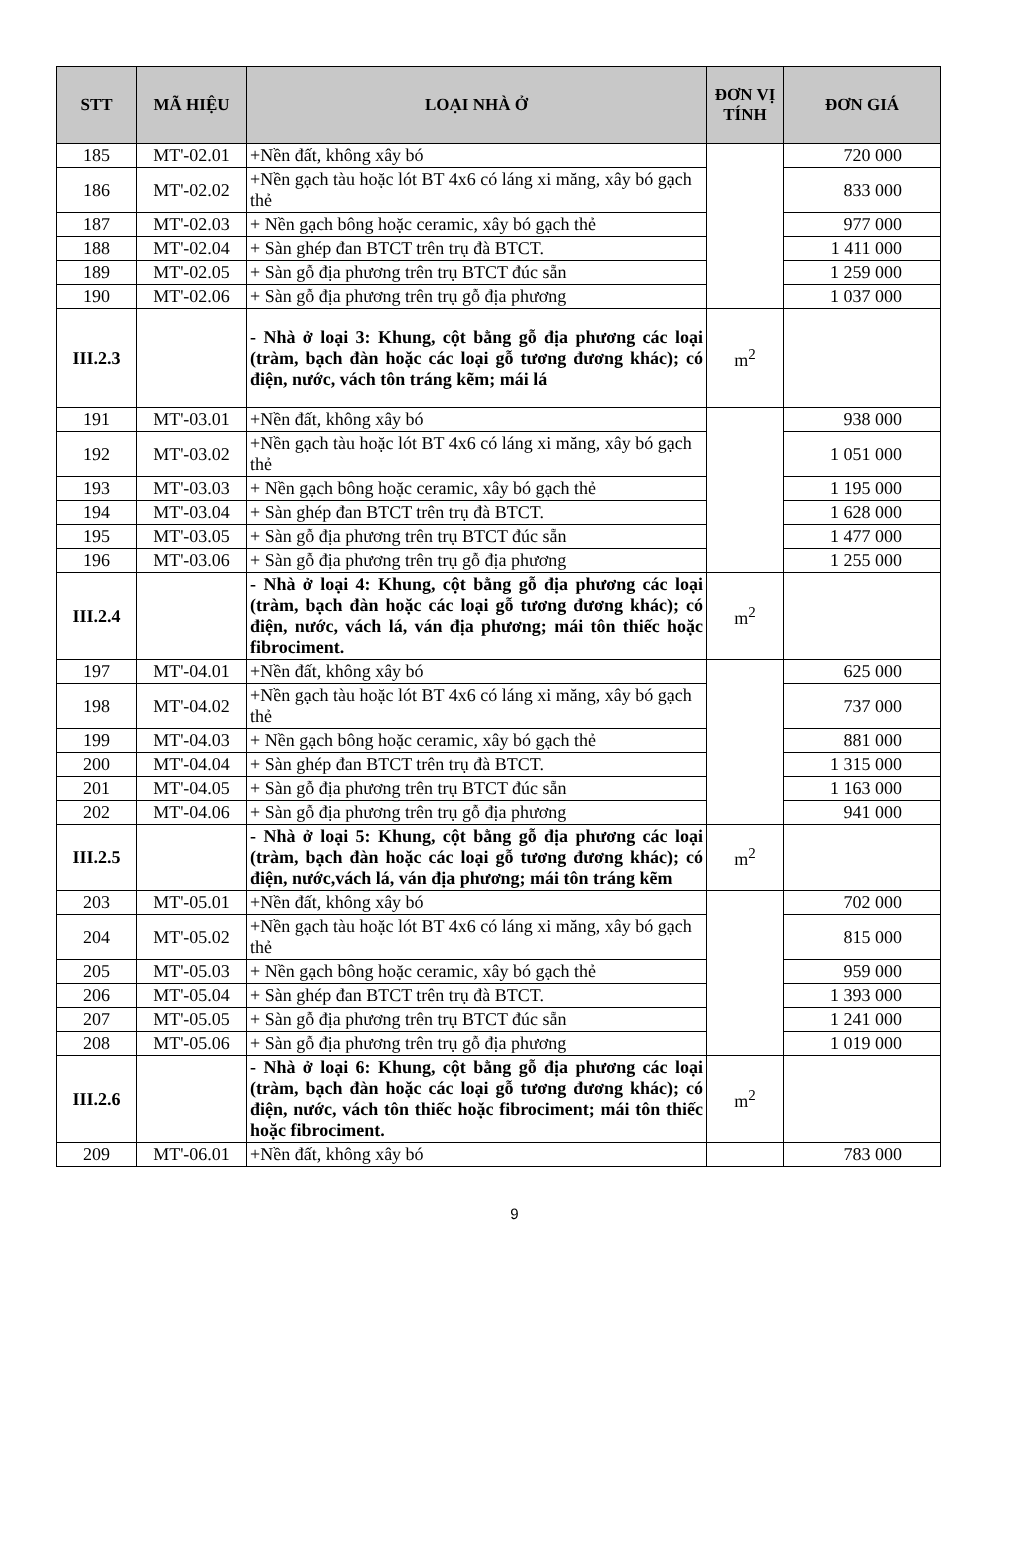| STT | MÃ HIỆU | LOẠI NHÀ Ở | ĐƠN VỊ TÍNH | ĐƠN GIÁ |
| --- | --- | --- | --- | --- |
| 185 | MT'-02.01 | +Nền đất, không xây bó | | 720 000 |
| 186 | MT'-02.02 | +Nền gạch tàu hoặc lót BT 4x6 có láng xi măng, xây bó gạch thẻ | | 833 000 |
| 187 | MT'-02.03 | + Nền gạch bông hoặc ceramic, xây bó gạch thẻ | | 977 000 |
| 188 | MT'-02.04 | + Sàn ghép đan BTCT trên trụ đà BTCT. | | 1 411 000 |
| 189 | MT'-02.05 | + Sàn gỗ địa phương trên trụ BTCT đúc sẵn | | 1 259 000 |
| 190 | MT'-02.06 | + Sàn gỗ địa phương trên trụ gỗ địa phương | | 1 037 000 |
| III.2.3 | | - Nhà ở loại 3: Khung, cột bằng gỗ địa phương các loại (tràm, bạch đàn hoặc các loại gỗ tương đương khác); có điện, nước, vách tôn tráng kẽm; mái lá | m<sup>2</sup> | |
| 191 | MT'-03.01 | +Nền đất, không xây bó | | 938 000 |
| 192 | MT'-03.02 | +Nền gạch tàu hoặc lót BT 4x6 có láng xi măng, xây bó gạch thẻ | | 1 051 000 |
| 193 | MT'-03.03 | + Nền gạch bông hoặc ceramic, xây bó gạch thẻ | | 1 195 000 |
| 194 | MT'-03.04 | + Sàn ghép đan BTCT trên trụ đà BTCT. | | 1 628 000 |
| 195 | MT'-03.05 | + Sàn gỗ địa phương trên trụ BTCT đúc sẵn | | 1 477 000 |
| 196 | MT'-03.06 | + Sàn gỗ địa phương trên trụ gỗ địa phương | | 1 255 000 |
| III.2.4 | | - Nhà ở loại 4: Khung, cột bằng gỗ địa phương các loại (tràm, bạch đàn hoặc các loại gỗ tương đương khác); có điện, nước, vách lá, ván địa phương; mái tôn thiếc hoặc fibrociment. | m<sup>2</sup> | |
| 197 | MT'-04.01 | +Nền đất, không xây bó | | 625 000 |
| 198 | MT'-04.02 | +Nền gạch tàu hoặc lót BT 4x6 có láng xi măng, xây bó gạch thẻ | | 737 000 |
| 199 | MT'-04.03 | + Nền gạch bông hoặc ceramic, xây bó gạch thẻ | | 881 000 |
| 200 | MT'-04.04 | + Sàn ghép đan BTCT trên trụ đà BTCT. | | 1 315 000 |
| 201 | MT'-04.05 | + Sàn gỗ địa phương trên trụ BTCT đúc sẵn | | 1 163 000 |
| 202 | MT'-04.06 | + Sàn gỗ địa phương trên trụ gỗ địa phương | | 941 000 |
| III.2.5 | | - Nhà ở loại 5: Khung, cột bằng gỗ địa phương các loại (tràm, bạch đàn hoặc các loại gỗ tương đương khác); có điện, nước,vách lá, ván địa phương; mái tôn tráng kẽm | m<sup>2</sup> | |
| 203 | MT'-05.01 | +Nền đất, không xây bó | | 702 000 |
| 204 | MT'-05.02 | +Nền gạch tàu hoặc lót BT 4x6 có láng xi măng, xây bó gạch thẻ | | 815 000 |
| 205 | MT'-05.03 | + Nền gạch bông hoặc ceramic, xây bó gạch thẻ | | 959 000 |
| 206 | MT'-05.04 | + Sàn ghép đan BTCT trên trụ đà BTCT. | | 1 393 000 |
| 207 | MT'-05.05 | + Sàn gỗ địa phương trên trụ BTCT đúc sẵn | | 1 241 000 |
| 208 | MT'-05.06 | + Sàn gỗ địa phương trên trụ gỗ địa phương | | 1 019 000 |
| III.2.6 | | - Nhà ở loại 6: Khung, cột bằng gỗ địa phương các loại (tràm, bạch đàn hoặc các loại gỗ tương đương khác); có điện, nước, vách tôn thiếc hoặc fibrociment; mái tôn thiếc hoặc fibrociment. | m<sup>2</sup> | |
| 209 | MT'-06.01 | +Nền đất, không xây bó | | 783 000 |
9